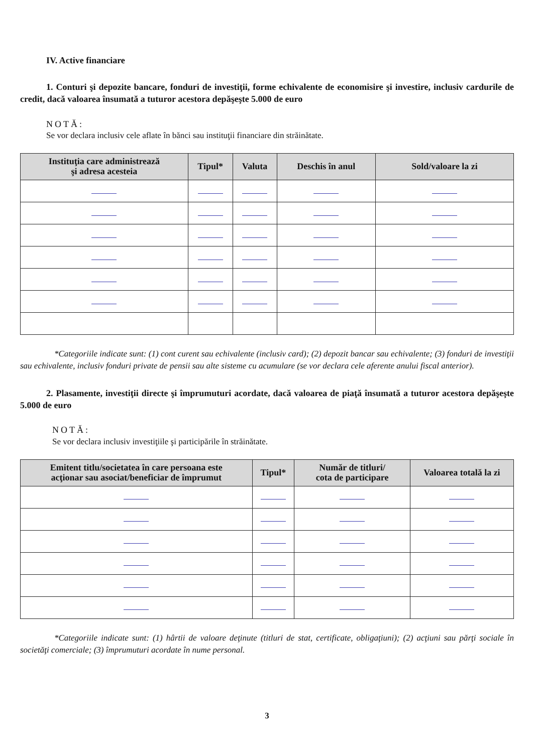IV. Active financiare
1. Conturi şi depozite bancare, fonduri de investiţii, forme echivalente de economisire şi investire, inclusiv cardurile de credit, dacă valoarea însumată a tuturor acestora depăşeşte 5.000 de euro
NOTĂ:
Se vor declara inclusiv cele aflate în bănci sau instituţii financiare din străinătate.
| Instituţia care administrează şi adresa acesteia | Tipul* | Valuta | Deschis în anul | Sold/valoare la zi |
| --- | --- | --- | --- | --- |
*Categoriile indicate sunt: (1) cont curent sau echivalente (inclusiv card); (2) depozit bancar sau echivalente; (3) fonduri de investiţii sau echivalente, inclusiv fonduri private de pensii sau alte sisteme cu acumulare (se vor declara cele aferente anului fiscal anterior).
2. Plasamente, investiţii directe şi împrumuturi acordate, dacă valoarea de piaţă însumată a tuturor acestora depăşeşte 5.000 de euro
NOTĂ:
Se vor declara inclusiv investiţiile şi participările în străinătate.
| Emitent titlu/societatea în care persoana este acţionar sau asociat/beneficiar de împrumut | Tipul* | Număr de titluri/ cota de participare | Valoarea totală la zi |
| --- | --- | --- | --- |
*Categoriile indicate sunt: (1) hârtii de valoare deţinute (titluri de stat, certificate, obligaţiuni); (2) acţiuni sau părţi sociale în societăţi comerciale; (3) împrumuturi acordate în nume personal.
3